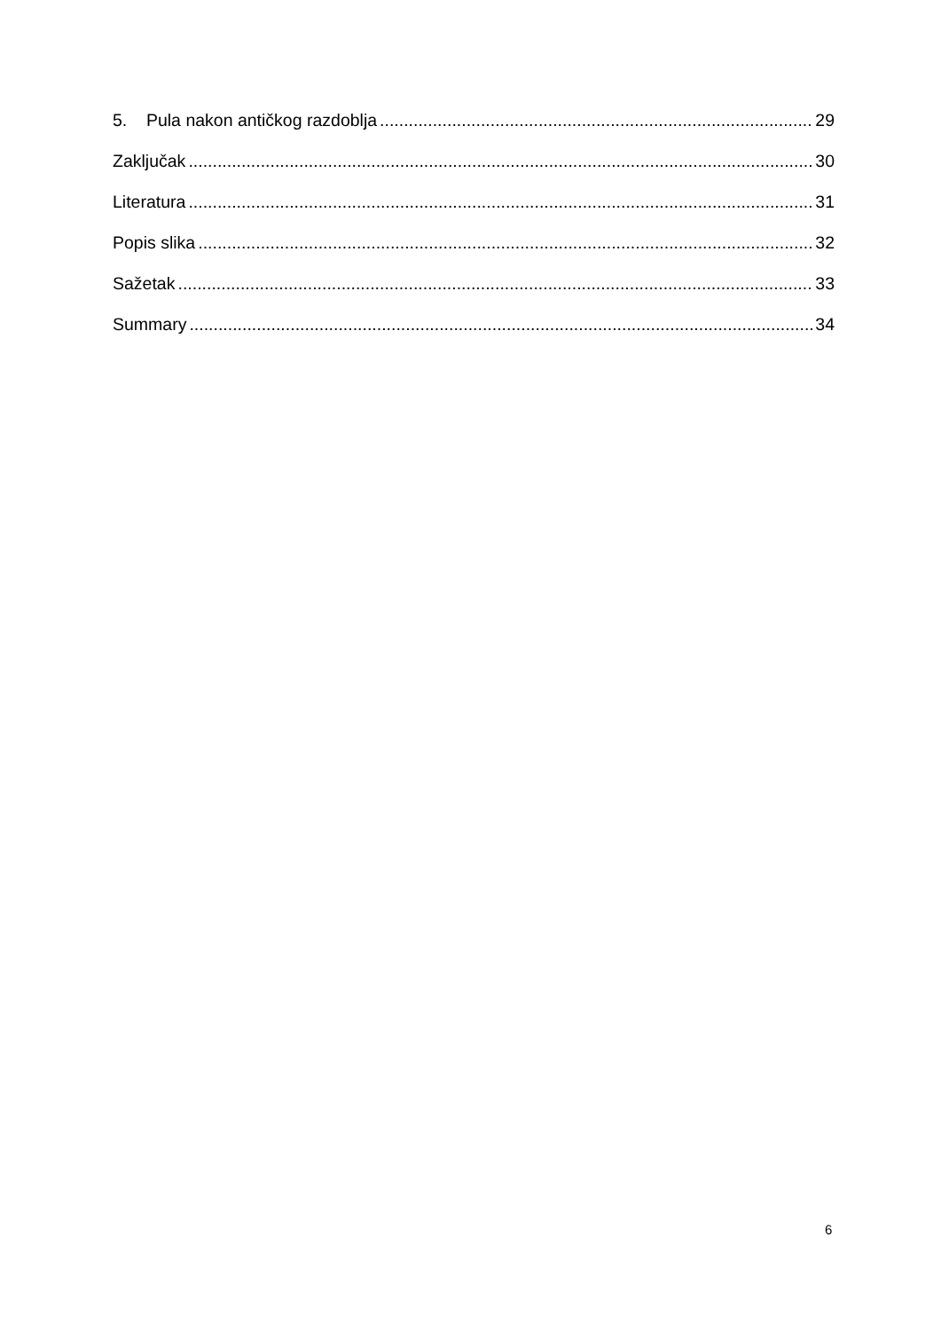5. Pula nakon antičkog razdoblja 29
Zaključak 30
Literatura 31
Popis slika 32
Sažetak 33
Summary 34
6